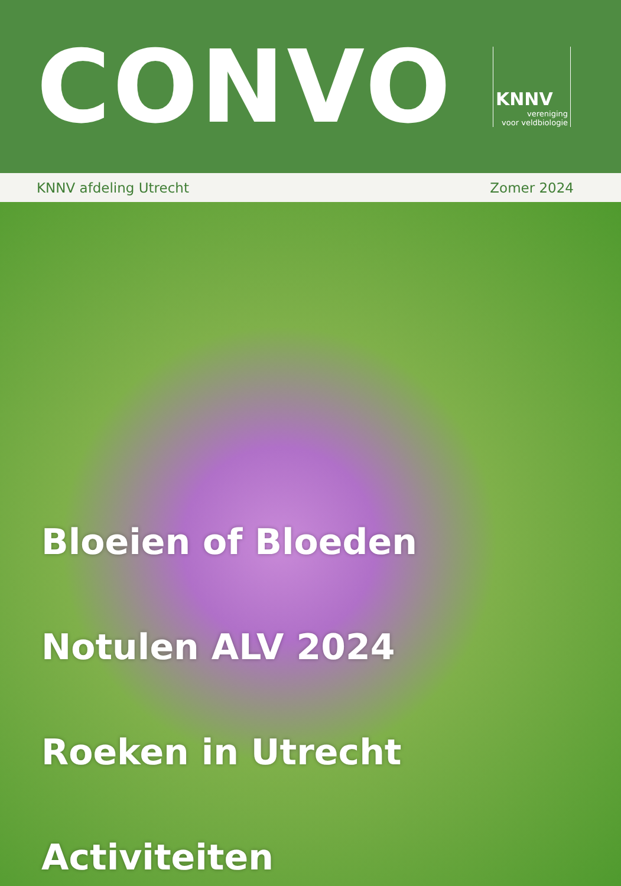CONVO
KNNV
vereniging
voor veldbiologie
KNNV afdeling Utrecht Zomer 2024
Bloeien of Bloeden
Notulen ALV 2024
Roeken in Utrecht
Activiteiten